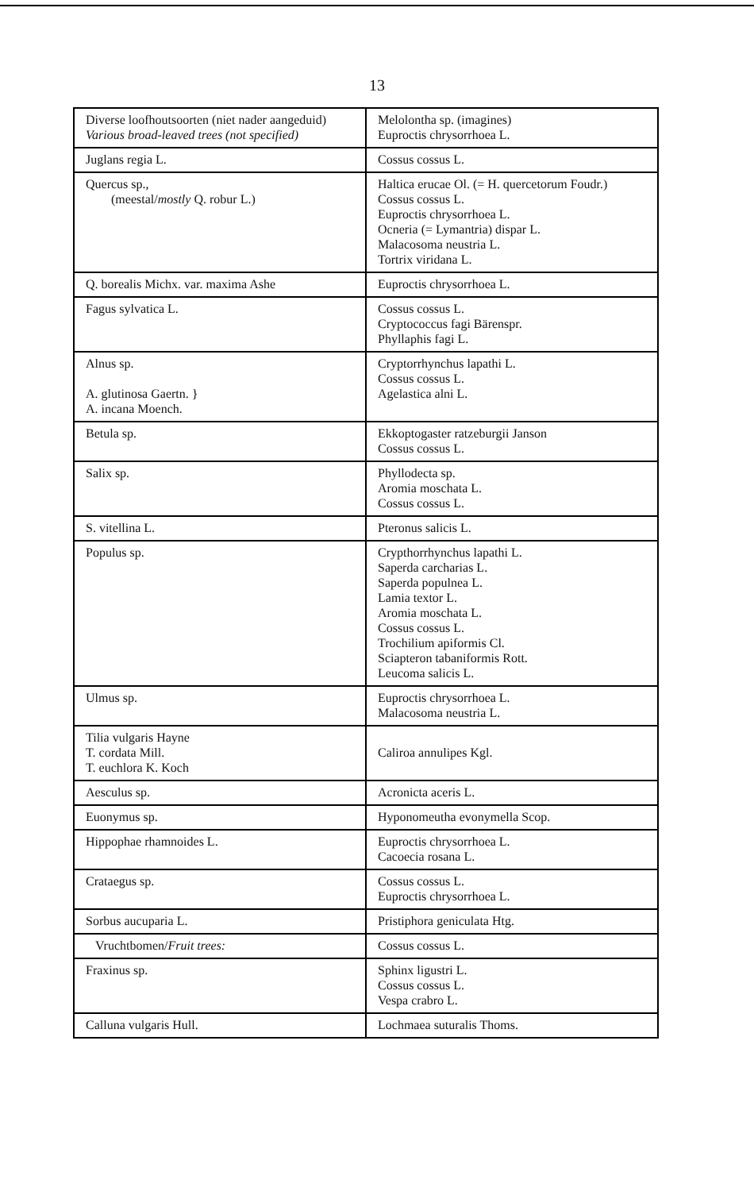13
| Diverse loofhoutsoorten (niet nader aangeduid) Various broad-leaved trees (not specified) | Melolontha sp. (imagines) Euproctis chrysorrhoea L. |
| Juglans regia L. | Cossus cossus L. |
| Quercus sp., (meestal/ mostly Q. robur L.) | Haltica erucae Ol. (= H. quercetorum Foudr.) Cossus cossus L. Euproctis chrysorrhoea L. Ocneria (= Lymantria) dispar L. Malacosoma neustria L. Tortrix viridana L. |
| Q. borealis Michx. var. maxima Ashe | Euproctis chrysorrhoea L. |
| Fagus sylvatica L. | Cossus cossus L. Cryptococcus fagi Bärenspr. Phyllaphis fagi L. |
| Alnus sp. A. glutinosa Gaertn. } A. incana Moench. | Cryptorrhynchus lapathi L. Cossus cossus L. Agelastica alni L. |
| Betula sp. | Ekkoptogaster ratzeburgii Janson Cossus cossus L. |
| Salix sp. | Phyllodecta sp. Aromia moschata L. Cossus cossus L. |
| S. vitellina L. | Pteronus salicis L. |
| Populus sp. | Crypthorrhynchus lapathi L. Saperda carcharias L. Saperda populnea L. Lamia textor L. Aromia moschata L. Cossus cossus L. Trochilium apiformis Cl. Sciapteron tabaniformis Rott. Leucoma salicis L. |
| Ulmus sp. | Euproctis chrysorrhoea L. Malacosoma neustria L. |
| Tilia vulgaris Hayne T. cordata Mill. T. euchlora K. Koch | Caliroa annulipes Kgl. |
| Aesculus sp. | Acronicta aceris L. |
| Euonymus sp. | Hyponomeutha evonymella Scop. |
| Hippophae rhamnoides L. | Euproctis chrysorrhoea L. Cacoecia rosana L. |
| Crataegus sp. | Cossus cossus L. Euproctis chrysorrhoea L. |
| Sorbus aucuparia L. | Pristiphora geniculata Htg. |
| Vruchtbomen/ Fruit trees: | Cossus cossus L. |
| Fraxinus sp. | Sphinx ligustri L. Cossus cossus L. Vespa crabro L. |
| Calluna vulgaris Hull. | Lochmaea suturalis Thoms. |